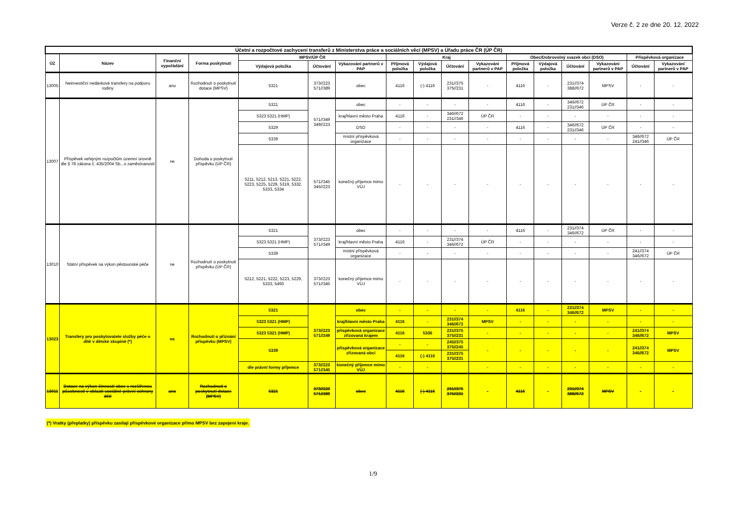Verze č. 2 ze dne 20. 12. 2022
| Účetní a rozpočtové zachycení transferů z Ministerstva práce a sociálních věcí (MPSV) a Úřadu práce ČR (ÚP ČR) | | | | | | | | | | | | | | | | | |
| --- | --- | --- | --- | --- | --- | --- | --- | --- | --- | --- | --- | --- | --- | --- | --- | --- | --- |
| ÚZ | Název | Finanční vypořádání | Forma poskytnutí | MPSV/ÚP ČR | | | Kraj | | | | Obec/Dobrovolný svazek obcí (DSO) | | | | Příspěvková organizace | | |
| | | | | Výdajová položka | Účtování | Vykazování partnerů v PAP | Příjmová položka | Výdajová položka | Účtování | Vykazování partnerů v PAP | Příjmová položka | Výdajová položka | Účtování | Vykazování partnerů v PAP | Účtování | Vykazování partnerů v PAP | |
| 13005 | Neinvestiční nedávkové transfery na podporu rodiny | ano | Rozhodnutí o poskytnutí dotace (MPSV) | 5321 | 373//223 571//389 | obec | 4116 | (-) 4116 | 231//375 375//231 | - | 4116 | - | 231//374 388//672 | MPSV | - | - | |
| 13007 | Příspěvek veřejným rozpočtům územní úrovně dle § 78 zákona č. 435/2004 Sb., o zaměstnanosti | ne | Dohoda o poskytnutí příspěvku (ÚP ČR) | 5321 | 571//349 349//223 | obec | - | - | - | - | 4116 | - | 346//672 231//346 | ÚP ČR | - | - | |
| | | | | 5323 5321 (HMP) | | kraj/hlavní město Praha | 4116 | - | 346//672 231//346 | ÚP ČR | - | - | - | - | - | - | |
| | | | | 5329 | | DSO | - | - | - | - | 4116 | - | 346//672 231//346 | ÚP ČR | - | - | |
| | | | | 5339 | | místní příspěvková organizace | - | - | - | - | - | - | - | - | 346//672 241//346 | ÚP ČR | |
| | | | | 5211, 5212, 5213, 5221, 5222, 5223, 5225, 5229, 5319, 5332, 5333, 5334 | 571//345 345//223 | konečný příjemce mimo VÚJ | - | - | - | - | - | - | - | - | - | - | |
| 13010 | Státní příspěvek na výkon pěstounské péče | ne | Rozhodnutí o poskytnutí příspěvku (ÚP ČR) | 5321 | 373//223 571//349 | obec | - | - | - | - | 4116 | - | 231//374 346//672 | ÚP ČR | - | - | |
| | | | | 5323 5321 (HMP) | | kraj/hlavní město Praha | 4116 | - | 231//374 346//672 | ÚP ČR | - | - | - | - | - | - | |
| | | | | 5339 | | místní příspěvková organizace | - | - | - | - | - | - | - | - | 241//374 346//672 | ÚP ČR | |
| | | | | 5212, 5221, 5222, 5223, 5229, 5333, 5493 | 373//223 571//345 | konečný příjemce mimo VÚJ | - | - | - | - | - | - | - | - | - | - | |
| 13023 | Transfery pro poskytovatele služby péče o dítě v dětské skupině (*) | ne | Rozhodnutí o přiznání příspěvku (MPSV) | 5321 | 373//223 571//349 | obec | - | - | - | - | 4116 | - | 231//374 346//672 | MPSV | - | - | |
| | | | | 5323 5321 (HMP) | | kraj/hlavní město Praha | 4116 | - | 231//374 346//672 | MPSV | - | - | - | - | - | - | |
| | | | | 5323 5321 (HMP) | | příspěvková organizace zřizovaná krajem | 4116 | 5336 | 231//375 375//231 | - | - | - | - | - | 241//374 346//672 | MPSV | |
| | | | | 5339 | | příspěvková organizace zřizovaná obcí | - | - | 245//375 375//245 | - | - | - | - | - | 241//374 346//672 | MPSV | |
| | | | | | | | 4116 | (-) 4116 | 231//375 375//231 | | | | | | | | |
| | | | | dle právní formy příjemce | 373//223 571//345 | konečný příjemce mimo VÚJ | - | - | | - | - | - | - | - | - | - | |
| 13011 | Dotace na výkon činnosti obce s rozšířenou působností v oblasti sociálně-právní ochrany dětí | ano | Rozhodnutí o poskytnutí dotace (MPSV) | 5321 | 373//223 571//389 | obec | 4116 | (-) 4116 | 231//375 375//231 | - | 4116 | - | 231//374 388//672 | MPSV | - | - | |
(*) Vratky (přeplatky) příspěvku zasílají příspěvkové organizace přímo MPSV bez zapojení kraje.
1/9